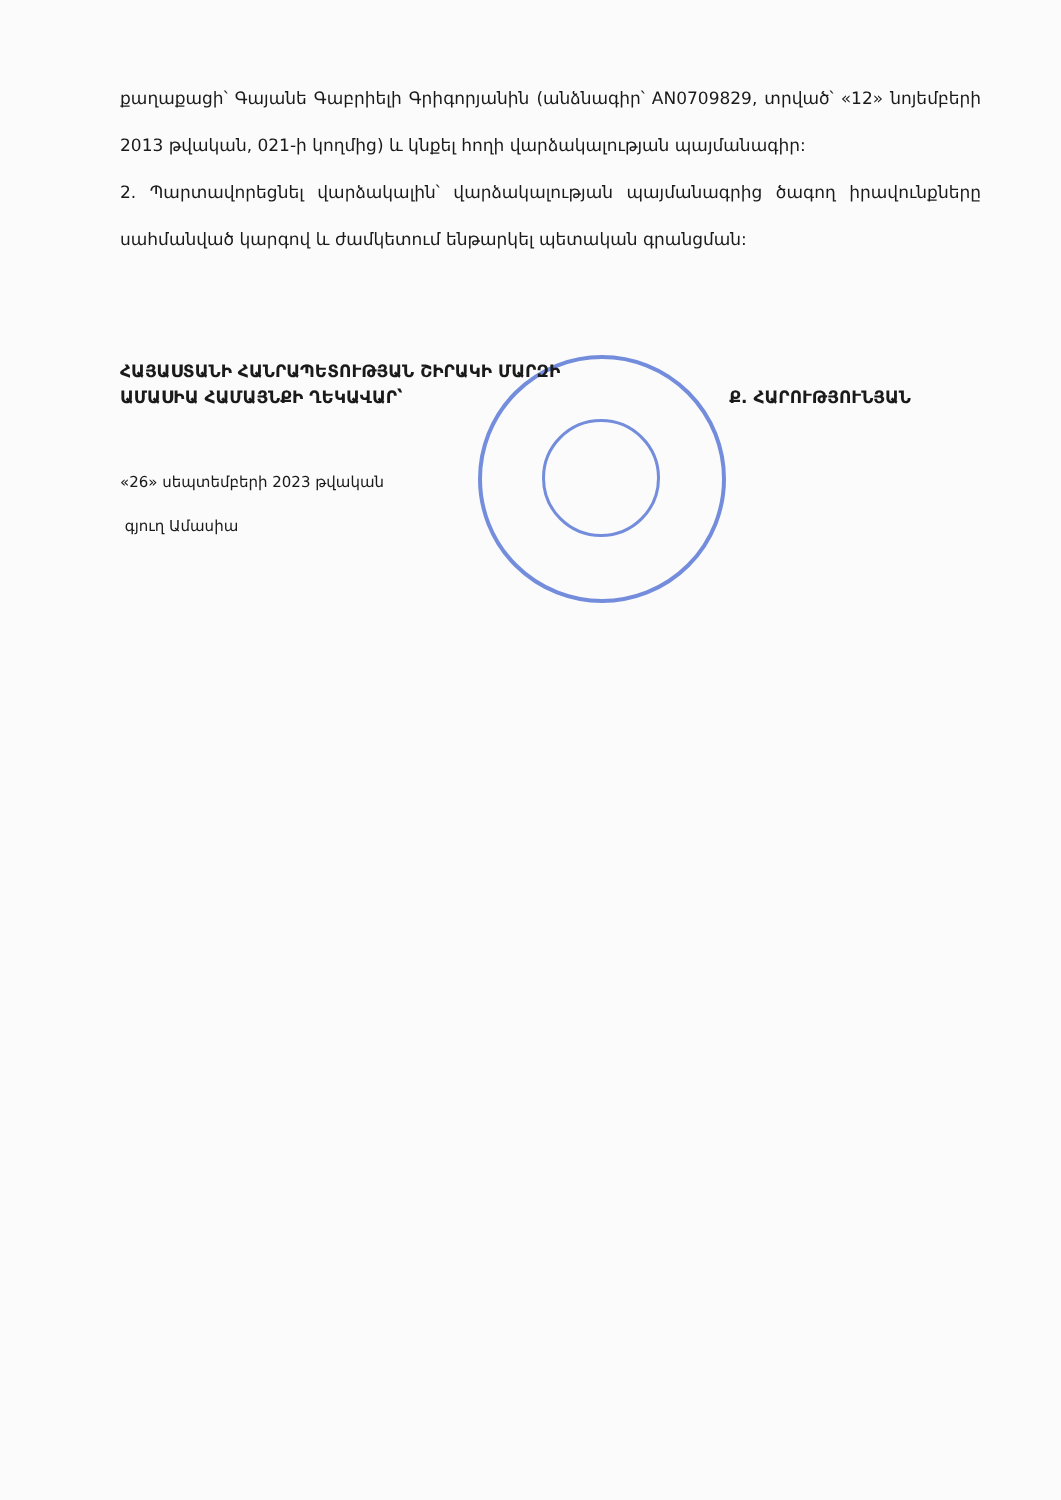քաղաքացի՝ Գայանե Գաբրիելի Գրիգորյանին (անձնագիր՝ AN0709829, տրված՝ «12» նոյեմբերի 2013 թվական, 021-ի կողմից) և կնքել հողի վարձակալության պայմանագիր:
2. Պարտավորեցնել վարձակալին՝ վարձակալության պայմանագրից ծագող իրավունքները սահմանված կարգով և ժամկետում ենթարկել պետական գրանցման:
ՀԱՅԱՍՏԱՆԻ ՀԱՆՐԱՊԵՏՈՒԹՅԱՆ ՇԻՐԱԿԻ ՄԱՐԶԻ
ԱՄԱՍԻԱ ՀԱՄԱՅՆՔԻ ՂԵԿԱՎԱՐ՝ Ք. ՀԱՐՈՒԹՅՈՒՆՅԱՆ
«26» սեպտեմբերի 2023 թվական
գյուղ Ամասիա